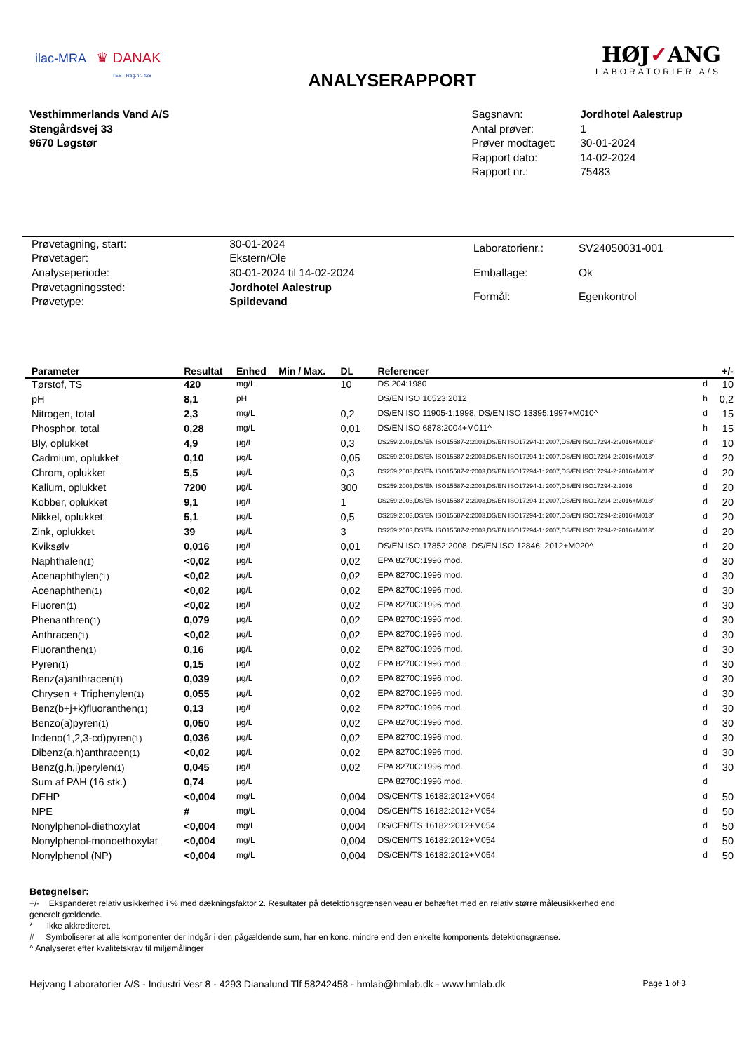ilac-MRA ♛ DANAK
TEST Reg.nr. 428
ANALYSERAPPORT
HØJ✓ANG
LABORATORIER A/S
Vesthimmerlands Vand A/S
Stengårdsvej 33
9670 Løgstør
| Sagsnavn: | Jordhotel Aalestrup |
| Antal prøver: | 1 |
| Prøver modtaget: | 30-01-2024 |
| Rapport dato: | 14-02-2024 |
| Rapport nr.: | 75483 |
| Prøvetagning, start: | 30-01-2024 |
| Prøvetager: | Ekstern/Ole |
| Analyseperiode: | 30-01-2024 til 14-02-2024 |
| Prøvetagningssted: | Jordhotel Aalestrup |
| Prøvetype: | Spildevand |
| Laboratorienr.: | SV24050031-001 |
| Emballage: | Ok |
| Formål: | Egenkontrol |
| Parameter | Resultat | Enhed | Min / Max. | DL | Referencer | | +/- |
| --- | --- | --- | --- | --- | --- | --- | --- |
| Tørstof, TS | 420 | mg/L | | 10 | DS 204:1980 | d | 10 |
| pH | 8,1 | pH | | | DS/EN ISO 10523:2012 | h | 0,2 |
| Nitrogen, total | 2,3 | mg/L | | 0,2 | DS/EN ISO 11905-1:1998, DS/EN ISO 13395:1997+M010^ | d | 15 |
| Phosphor, total | 0,28 | mg/L | | 0,01 | DS/EN ISO 6878:2004+M011^ | h | 15 |
| Bly, oplukket | 4,9 | µg/L | | 0,3 | DS259:2003,DS/EN ISO15587-2:2003,DS/EN ISO17294-1: 2007,DS/EN ISO17294-2:2016+M013^ | d | 10 |
| Cadmium, oplukket | 0,10 | µg/L | | 0,05 | DS259:2003,DS/EN ISO15587-2:2003,DS/EN ISO17294-1: 2007,DS/EN ISO17294-2:2016+M013^ | d | 20 |
| Chrom, oplukket | 5,5 | µg/L | | 0,3 | DS259:2003,DS/EN ISO15587-2:2003,DS/EN ISO17294-1: 2007,DS/EN ISO17294-2:2016+M013^ | d | 20 |
| Kalium, oplukket | 7200 | µg/L | | 300 | DS259:2003,DS/EN ISO15587-2:2003,DS/EN ISO17294-1: 2007,DS/EN ISO17294-2:2016 | d | 20 |
| Kobber, oplukket | 9,1 | µg/L | | 1 | DS259:2003,DS/EN ISO15587-2:2003,DS/EN ISO17294-1: 2007,DS/EN ISO17294-2:2016+M013^ | d | 20 |
| Nikkel, oplukket | 5,1 | µg/L | | 0,5 | DS259:2003,DS/EN ISO15587-2:2003,DS/EN ISO17294-1: 2007,DS/EN ISO17294-2:2016+M013^ | d | 20 |
| Zink, oplukket | 39 | µg/L | | 3 | DS259:2003,DS/EN ISO15587-2:2003,DS/EN ISO17294-1: 2007,DS/EN ISO17294-2:2016+M013^ | d | 20 |
| Kviksølv | 0,016 | µg/L | | 0,01 | DS/EN ISO 17852:2008, DS/EN ISO 12846: 2012+M020^ | d | 20 |
| Naphthalen (1) | <0,02 | µg/L | | 0,02 | EPA 8270C:1996 mod. | d | 30 |
| Acenaphthylen (1) | <0,02 | µg/L | | 0,02 | EPA 8270C:1996 mod. | d | 30 |
| Acenaphthen (1) | <0,02 | µg/L | | 0,02 | EPA 8270C:1996 mod. | d | 30 |
| Fluoren (1) | <0,02 | µg/L | | 0,02 | EPA 8270C:1996 mod. | d | 30 |
| Phenanthren (1) | 0,079 | µg/L | | 0,02 | EPA 8270C:1996 mod. | d | 30 |
| Anthracen (1) | <0,02 | µg/L | | 0,02 | EPA 8270C:1996 mod. | d | 30 |
| Fluoranthen (1) | 0,16 | µg/L | | 0,02 | EPA 8270C:1996 mod. | d | 30 |
| Pyren (1) | 0,15 | µg/L | | 0,02 | EPA 8270C:1996 mod. | d | 30 |
| Benz(a)anthracen (1) | 0,039 | µg/L | | 0,02 | EPA 8270C:1996 mod. | d | 30 |
| Chrysen + Triphenylen (1) | 0,055 | µg/L | | 0,02 | EPA 8270C:1996 mod. | d | 30 |
| Benz(b+j+k)fluoranthen (1) | 0,13 | µg/L | | 0,02 | EPA 8270C:1996 mod. | d | 30 |
| Benzo(a)pyren (1) | 0,050 | µg/L | | 0,02 | EPA 8270C:1996 mod. | d | 30 |
| Indeno(1,2,3-cd)pyren (1) | 0,036 | µg/L | | 0,02 | EPA 8270C:1996 mod. | d | 30 |
| Dibenz(a,h)anthracen (1) | <0,02 | µg/L | | 0,02 | EPA 8270C:1996 mod. | d | 30 |
| Benz(g,h,i)perylen (1) | 0,045 | µg/L | | 0,02 | EPA 8270C:1996 mod. | d | 30 |
| Sum af PAH (16 stk.) | 0,74 | µg/L | | | EPA 8270C:1996 mod. | d | |
| DEHP | <0,004 | mg/L | | 0,004 | DS/CEN/TS 16182:2012+M054 | d | 50 |
| NPE | # | mg/L | | 0,004 | DS/CEN/TS 16182:2012+M054 | d | 50 |
| Nonylphenol-diethoxylat | <0,004 | mg/L | | 0,004 | DS/CEN/TS 16182:2012+M054 | d | 50 |
| Nonylphenol-monoethoxylat | <0,004 | mg/L | | 0,004 | DS/CEN/TS 16182:2012+M054 | d | 50 |
| Nonylphenol (NP) | <0,004 | mg/L | | 0,004 | DS/CEN/TS 16182:2012+M054 | d | 50 |
Betegnelser:
+/- Ekspanderet relativ usikkerhed i % med dækningsfaktor 2. Resultater på detektionsgrænseniveau er behæftet med en relativ større måleusikkerhed end generelt gældende.
* Ikke akkrediteret.
# Symboliserer at alle komponenter der indgår i den pågældende sum, har en konc. mindre end den enkelte komponents detektionsgrænse.
^ Analyseret efter kvalitetskrav til miljømålinger
Højvang Laboratorier A/S - Industri Vest 8 - 4293 Dianalund Tlf 58242458 - hmlab@hmlab.dk - www.hmlab.dk Page 1 of 3